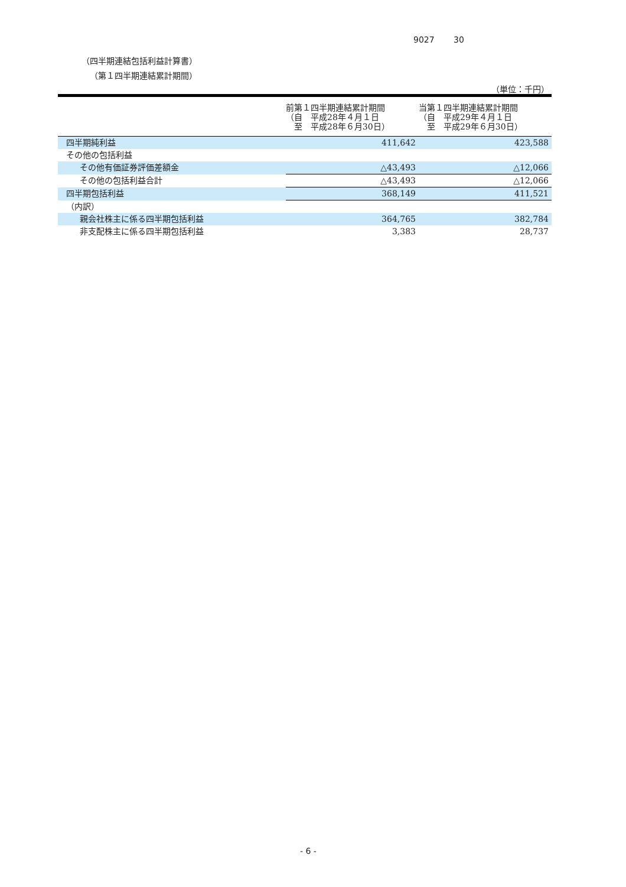9027　　 30
（四半期連結包括利益計算書）
（第１四半期連結累計期間）
（単位：千円）
| | 前第１四半期連結累計期間 （自 平成28年４月１日 至 平成28年６月30日） | 当第１四半期連結累計期間 （自 平成29年４月１日 至 平成29年６月30日） |
| --- | --- | --- |
| 四半期純利益 | 411,642 | 423,588 |
| その他の包括利益 | | |
| その他有価証券評価差額金 | △43,493 | △12,066 |
| その他の包括利益合計 | △43,493 | △12,066 |
| 四半期包括利益 | 368,149 | 411,521 |
| （内訳） | | |
| 親会社株主に係る四半期包括利益 | 364,765 | 382,784 |
| 非支配株主に係る四半期包括利益 | 3,383 | 28,737 |
- 6 -